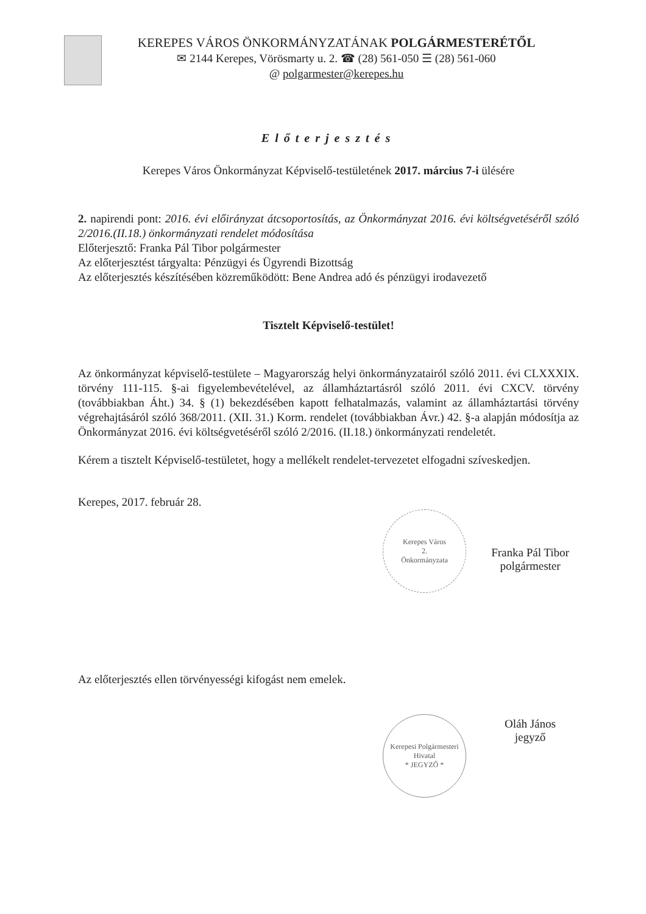KEREPES VÁROS ÖNKORMÁNYZATÁNAK POLGÁRMESTERÉTŐL
✉ 2144 Kerepes, Vörösmarty u. 2. ☎ (28) 561-050 ☰ (28) 561-060
@ polgarmester@kerepes.hu
Előterjesztés
Kerepes Város Önkormányzat Képviselő-testületének 2017. március 7-i ülésére
2. napirendi pont: 2016. évi előirányzat átcsoportosítás, az Önkormányzat 2016. évi költségvetéséről szóló 2/2016.(II.18.) önkormányzati rendelet módosítása
Előterjesztő: Franka Pál Tibor polgármester
Az előterjesztést tárgyalta: Pénzügyi és Ügyrendi Bizottság
Az előterjesztés készítésében közreműködött: Bene Andrea adó és pénzügyi irodavezető
Tisztelt Képviselő-testület!
Az önkormányzat képviselő-testülete – Magyarország helyi önkormányzatairól szóló 2011. évi CLXXXIX. törvény 111-115. §-ai figyelembevételével, az államháztartásról szóló 2011. évi CXCV. törvény (továbbiakban Áht.) 34. § (1) bekezdésében kapott felhatalmazás, valamint az államháztartási törvény végrehajtásáról szóló 368/2011. (XII. 31.) Korm. rendelet (továbbiakban Ávr.) 42. §-a alapján módosítja az Önkormányzat 2016. évi költségvetéséről szóló 2/2016. (II.18.) önkormányzati rendeletét.
Kérem a tisztelt Képviselő-testületet, hogy a mellékelt rendelet-tervezetet elfogadni szíveskedjen.
Kerepes, 2017. február 28.
Kerepes Város
2.
Önkormányzata
Franka Pál Tibor
polgármester
Az előterjesztés ellen törvényességi kifogást nem emelek.
Kerepesi Polgármesteri Hivatal
* JEGYZŐ *
Oláh János
jegyző